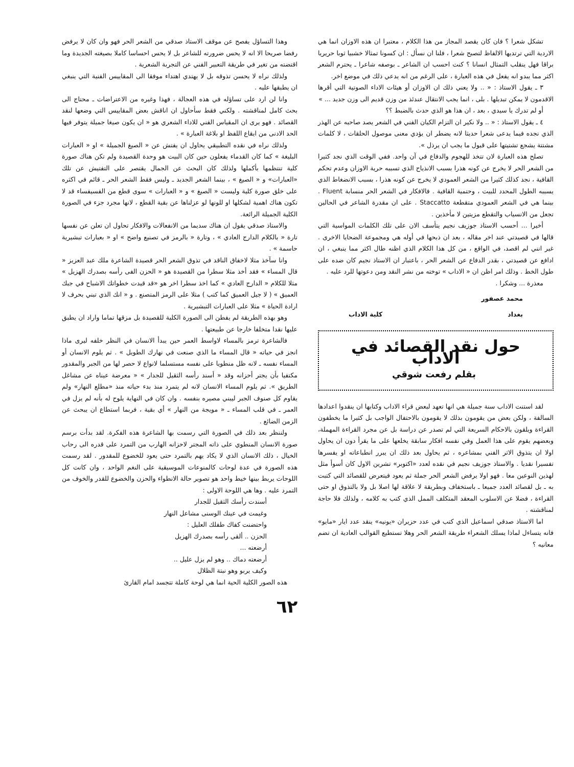تشكل شعرا ؟ فان كان يقصد المجاز من هذا الكلام ، معتبرا ان هذه الاوزان انما هي الاردية التي ترتديها الالفاظ لتصبح شعرا ، فلنا ان نسأل : ان كسونا تمثالا خشبيا ثوبا حريريا براقا فهل ينقلب التمثال انسانا ؟ كنت احسب ان الشاعر ـ بوصفه شاعرا ـ يحترم الشعر اكثر مما يبدو انه يفعل في هذه العبارة ، على الرغم من انه يدعي ذلك في موضع اخر.
٣ ـ يقول الاستاذ : « .. ولا يعني ذلك ان الاوزان أو هيئات الاداء الصوتية التي أقرها الاقدمون لا يمكن تبديلها . بلى ، انما يجب الانتقال عندئذ من وزن قديم الى وزن جديد ... »
أو لم تدرك يا سيدي ، بعد ، ان هذا هو الذي حدث بالضبط ؟؟
٤ ـ يقول الاستاذ : « .. ولا نكير ان التزام الكيان الفني في الشعر يصد صاحبه عن الهذر الذي نجده فيما يدعى شعرا حديثا لانه يضطر ان يؤدي معنى موصول الحلقات ، لا كلمات مشتتة يشجع تشتيتها على قبول ما يجب ان يرذل ».
تصلح هذه العبارة لان تتخذ للهجوم والدفاع في آن واحد. ففي الوقت الذي نجد كثيرا من الشعر الحر لا يخرج عن كونه هذرا بسبب الانذياح الذي تسببه حرية الاوزان وعدم تحكم القافية ، نجد كذلك كثيرا من الشعر العمودي لا يخرج عن كونه هذرا ، بسبب الانضغاط الذي يسببه الطول المحدد للبيت ، وحتمية القافية . فالافكار في الشعر الحر منسابة Fluent . بينما هي في الشعر العمودي متقطعة Staccatto . على ان مقدرة الشاعر في الحالين تجعل من الانسياب والتقطع مزيتين لا مأخذين .
أخيرا ... أحسب الاستاذ جوزيف نجيم يتأسف الان على تلك الكلمات المواسية التي قالها في قصيدتي عند اخر مقاله ، بعد ان ذبحها في أوله هي ومجموعة الضحايا الاخرى . غير انني لم اقصد، في الواقع ، من كل هذا الكلام الذي اظنه طال اكثر مما ينبغي ، ان ادافع عن قصيدتي ، بقدر الدفاع عن الشعر الحر ، باعتبار ان الاستاذ نجيم كان ضده على طول الخط . وذلك امر اظن ان « الاداب » توخته من نشر النقد ومن دعوتها للرد عليه .
معذرة ... وشكرا .
محمد عصفور
بغداد كلية الاداب
حول نقد القصائد في الاداب
بقلم رفعت شوقي
لقد استنت الاداب سنة جميلة هي انها تعهد لبعض قراء الاداب وكتابها ان ينقدوا اعدادها السالفة ، ولكن بعض من يقومون بذلك لا يقومون بالاحتفال الواجب بل كثيرا ما يخطفون القراءة ويلقون بالاحكام السريعة التي لم تصدر عن دراسة بل عن مجرد القراءة المهملة، وبعضهم يقوم على هذا العمل وفي نفسه افكار سابقة يخلعها على ما يقرأ دون ان يحاول اولا ان يتذوق الاثر الفني بمشاعره ، ثم يحاول بعد ذلك ان يبرر انطباعاته او يفسرها تفسيرا نقديا . والاستاذ جوزيف نجيم في نقده لعدد «اكتوبر» تشرين الاول كان أسوأ مثل لهذين النوعين معا . فهو اولا يرفض الشعر الحر جملة ثم يعود فيتعرض للقصائد التي كتبت به ـ بل لقصائد العدد جميعا ـ باستخفاف وبطريقة لا علاقة لها اصلا بل ولا بالتذوق او حتى القراءة ، فضلا عن الاسلوب المعقد المتكلف الممل الذي كتب به كلامه ، ولذلك فلا حاجة لمناقشته .
اما الاستاذ صدقي اسماعيل الذي كتب في عدد حزيران «يونيه» ينقد عدد ايار «مايو» فانه يتساءل لماذا يسلك الشعراء طريقة الشعر الحر وهلا تستطيع القوالب العادية ان تضم معانيه ؟
وهذا التساؤل يفصح عن موقف الاستاذ صدقي من الشعر الحر فهو وان كان لا يرفض رفضا صريحا الا انه لا يحس ضرورته للشاعر بل لا يحس احساسا كاملا بصيغته الجديدة وما اقتضته من تغير في طريقة التعبير الفني عن التجربة الشعرية .
ولذلك نراه لا يحسن تذوقه بل لا يهتدي اهتداء موفقا الى المقاييس الفنية التي ينبغي ان يطبقها عليه .
وانا لن ارد على تساؤله في هذه العجالة ، فهذا وغيره من الاعتراضات ـ محتاج الى بحث كامل لمناقشته . ولكني فقط سأحاول ان اناقش بعض المقاييس التي وضعها لنقد القصائد . فهو يرى ان المقياس الفني للاداء الشعري هو « ان يكون صيغا جميلة يتوفر فيها الحد الادنى من ايقاع اللفظ او بلاغة العبارة » .
ولذلك نراه في نقده التطبيقي يحاول ان يفتش عن « الصيغ الجميلة » او « العبارات البليغة » كما كان القدماء يفعلون حين كان البيت هو وحدة القصيدة ولم تكن هناك صورة كلية تنتظمها بأكملها ولذلك كان البحث عن الجمال يقتصر على التفتيش عن تلك «العبارات» و « الصيغ » ، بينما الشعر الجديد ـ وليس فقط الشعر الحر ـ قائم في اكثره على خلق صورة كلية وليست « الصيغ » و « العبارات » سوى قطع من الفسيفساء قد لا تكون هناك اهمية لشكلها او للونها لو عزلناها عن بقية القطع ، لانها مجرد جزء في الصورة الكلية الجميلة الرائعة.
والاستاذ صدقي يقول ان هناك سديما من الانفعالات والافكار تحاول ان تعلن عن نفسها تارة « بالكلام الدارج العادي » ، وتارة « بالرمز في تصنيع واضح » او « بعبارات تبشيرية حاسمة » .
وانا سآخذ مثلا لاخفاق الناقد في تذوق الشعر الحر قصيدة الشاعرة ملك عبد العزيز « قال المساء » فقد أخذ مثلا سطرا من القصيدة هو « الحزن الفى رأسه بصدرك الهزيل » مثلا للكلام « الدارج العادي » كما اخذ سطرا اخر هو «قد قيدت خطواتك الاشباح في جبك العميق » ( لا جيل العميق كما كتب ) مثلا على الرمز المتصنع . و « انك الذي تبني بحرف لا ارادة الحياة » مثلا على العبارات التبشيرية .
وهو بهذه الطريقة لم يفطن الى الصورة الكلية للقصيدة بل مزقها تماما واراد ان يطبق عليها نقدا متخلفا خارجا عن طبيعتها .
فالشاعرة ترمز بالمساء لاواسط العمر حين يبدأ الانسان في النظر خلفه ليرى ماذا انجز في حياته « قال المساء ما الذي صنعت في نهارك الطويل » . ثم يلوم الانسان أو المساء نفسه ـ لانه ظل منطويا على نفسه مستسلما لانواع لا حصر لها من الجبر والمقدور مكتفيا بأن يجتر أحزانه وقد « أسند رأسه الثقيل للجدار » « معرضة عيناه عن مشاغل الطريق ». ثم يلوم المساء الانسان لانه لم يتمرد منذ بدء حياته منذ «مطلع النهار» ولم يقاوم كل صنوف الجبر ليبني مصيره بنفسه . وان كان في النهاية يلوح له بأنه لم يزل في العمر ـ في قلب المساء ـ « مويجة من النهار » أي بقية ، فربما استطاع ان يبحث عن الزمن الضائع .
ولننظر بعد ذلك في الصورة التي رسمت بها الشاعرة هذه الفكرة. لقد بدأت برسم صورة الانسان المنطوي على ذاته المجتر لاحزانه الهارب من التمرد على قدره الى رحاب الخيال ، ذلك الانسان الذي لا يكاد يهم بالتمرد حتى يعود للخضوع للمقدور . لقد رسمت هذه الصورة في عدة لوحات كالمنوعات الموسيقية على النغم الواحد ، وان كانت كل اللوحات يربط بينها خيط واحد هو تصوير حالة الانطواء والحزن والخضوع للقدر والخوف من التمرد عليه . وها هي اللوحة الاولى :
أسندت رأسك الثقيل للجدار
وغيمت في عينك الوسنى مشاعل النهار
واحتضنت كفاك طفلك العليل :
الحزن .. ألقى رأسه بصدرك الهزيل
أرضعته ...
أرضعته دماك .. وهو لم يزل عليل ..
وكيف يربو وهو نبتة الظلال
هذه الصور الكلية الحية انما هي لوحة كاملة تتجسد امام القارئ
٦٢